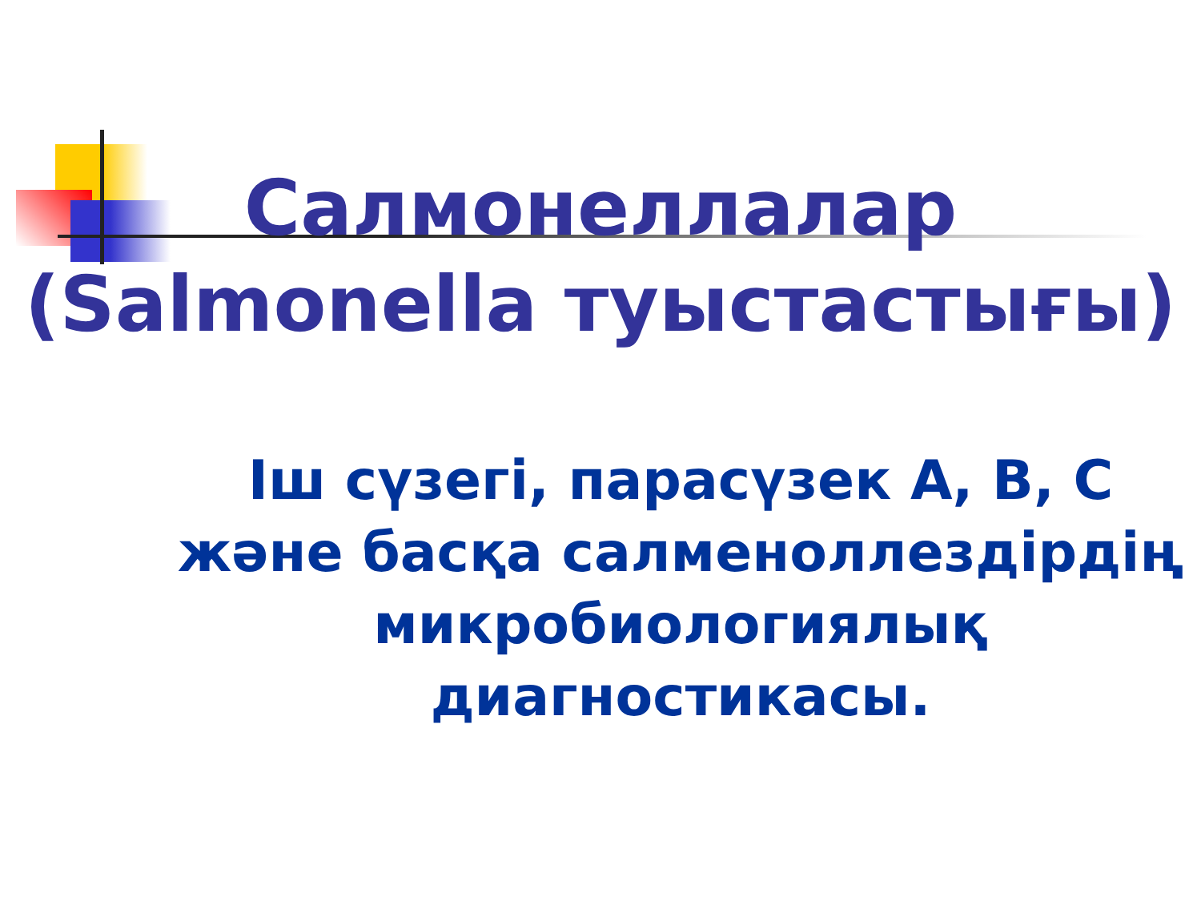Салмонеллалар
(Salmonella туыстастығы)
Іш сүзегі, парасүзек А, В, С және басқа салменоллездірдің микробиологиялық диагностикасы.